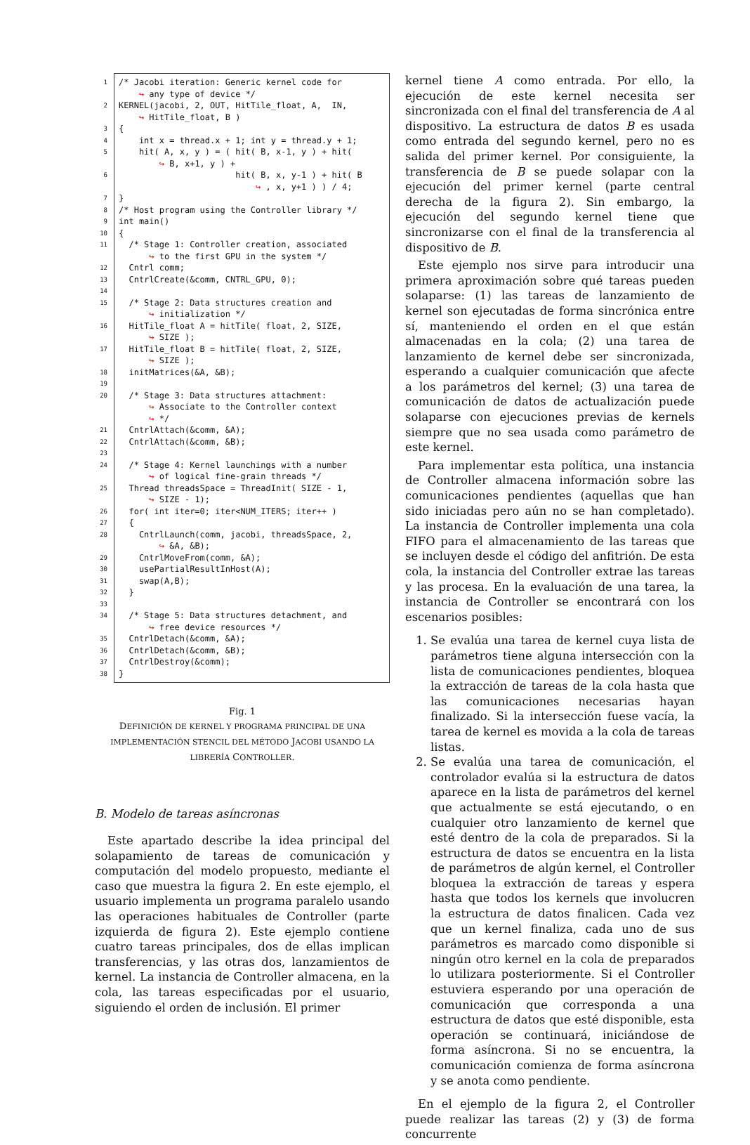1 /* Jacobi iteration: Generic kernel code for ↪ any type of device */
2 KERNEL(jacobi, 2, OUT, HitTile_float, A, IN, ↪ HitTile_float, B )
3 {
4 int x = thread.x + 1; int y = thread.y + 1;
5 hit( A, x, y ) = ( hit( B, x-1, y ) + hit( ↪ B, x+1, y ) +
6 hit( B, x, y-1 ) + hit( B ↪ , x, y+1 ) ) / 4;
7 }
8 /* Host program using the Controller library */
9 int main()
10 {
11 /* Stage 1: Controller creation, associated ↪ to the first GPU in the system */
12 Cntrl comm;
13 CntrlCreate(&comm, CNTRL_GPU, 0);
14
15 /* Stage 2: Data structures creation and ↪ initialization */
16 HitTile_float A = hitTile( float, 2, SIZE, ↪ SIZE );
17 HitTile_float B = hitTile( float, 2, SIZE, ↪ SIZE );
18 initMatrices(&A, &B);
19
20 /* Stage 3: Data structures attachment: ↪ Associate to the Controller context ↪ */
21 CntrlAttach(&comm, &A);
22 CntrlAttach(&comm, &B);
23
24 /* Stage 4: Kernel launchings with a number ↪ of logical fine-grain threads */
25 Thread threadsSpace = ThreadInit( SIZE - 1, ↪ SIZE - 1);
26 for( int iter=0; iter<NUM_ITERS; iter++ )
27 {
28 CntrlLaunch(comm, jacobi, threadsSpace, 2, ↪ &A, &B);
29 CntrlMoveFrom(comm, &A);
30 usePartialResultInHost(A);
31 swap(A,B);
32 }
33
34 /* Stage 5: Data structures detachment, and ↪ free device resources */
35 CntrlDetach(&comm, &A);
36 CntrlDetach(&comm, &B);
37 CntrlDestroy(&comm);
38 }
Fig. 1
DEFINICIÓN DE KERNEL Y PROGRAMA PRINCIPAL DE UNA IMPLEMENTACIÓN STENCIL DEL MÉTODO JACOBI USANDO LA LIBRERÍA CONTROLLER.
B. Modelo de tareas asíncronas
Este apartado describe la idea principal del solapamiento de tareas de comunicación y computación del modelo propuesto, mediante el caso que muestra la figura 2. En este ejemplo, el usuario implementa un programa paralelo usando las operaciones habituales de Controller (parte izquierda de figura 2). Este ejemplo contiene cuatro tareas principales, dos de ellas implican transferencias, y las otras dos, lanzamientos de kernel. La instancia de Controller almacena, en la cola, las tareas especificadas por el usuario, siguiendo el orden de inclusión. El primer
kernel tiene A como entrada. Por ello, la ejecución de este kernel necesita ser sincronizada con el final del transferencia de A al dispositivo. La estructura de datos B es usada como entrada del segundo kernel, pero no es salida del primer kernel. Por consiguiente, la transferencia de B se puede solapar con la ejecución del primer kernel (parte central derecha de la figura 2). Sin embargo, la ejecución del segundo kernel tiene que sincronizarse con el final de la transferencia al dispositivo de B.
Este ejemplo nos sirve para introducir una primera aproximación sobre qué tareas pueden solaparse: (1) las tareas de lanzamiento de kernel son ejecutadas de forma sincrónica entre sí, manteniendo el orden en el que están almacenadas en la cola; (2) una tarea de lanzamiento de kernel debe ser sincronizada, esperando a cualquier comunicación que afecte a los parámetros del kernel; (3) una tarea de comunicación de datos de actualización puede solaparse con ejecuciones previas de kernels siempre que no sea usada como parámetro de este kernel.
Para implementar esta política, una instancia de Controller almacena información sobre las comunicaciones pendientes (aquellas que han sido iniciadas pero aún no se han completado). La instancia de Controller implementa una cola FIFO para el almacenamiento de las tareas que se incluyen desde el código del anfitrión. De esta cola, la instancia del Controller extrae las tareas y las procesa. En la evaluación de una tarea, la instancia de Controller se encontrará con los escenarios posibles:
1. Se evalúa una tarea de kernel cuya lista de parámetros tiene alguna intersección con la lista de comunicaciones pendientes, bloquea la extracción de tareas de la cola hasta que las comunicaciones necesarias hayan finalizado. Si la intersección fuese vacía, la tarea de kernel es movida a la cola de tareas listas.
2. Se evalúa una tarea de comunicación, el controlador evalúa si la estructura de datos aparece en la lista de parámetros del kernel que actualmente se está ejecutando, o en cualquier otro lanzamiento de kernel que esté dentro de la cola de preparados. Si la estructura de datos se encuentra en la lista de parámetros de algún kernel, el Controller bloquea la extracción de tareas y espera hasta que todos los kernels que involucren la estructura de datos finalicen. Cada vez que un kernel finaliza, cada uno de sus parámetros es marcado como disponible si ningún otro kernel en la cola de preparados lo utilizara posteriormente. Si el Controller estuviera esperando por una operación de comunicación que corresponda a una estructura de datos que esté disponible, esta operación se continuará, iniciándose de forma asíncrona. Si no se encuentra, la comunicación comienza de forma asíncrona y se anota como pendiente.
En el ejemplo de la figura 2, el Controller puede realizar las tareas (2) y (3) de forma concurrente